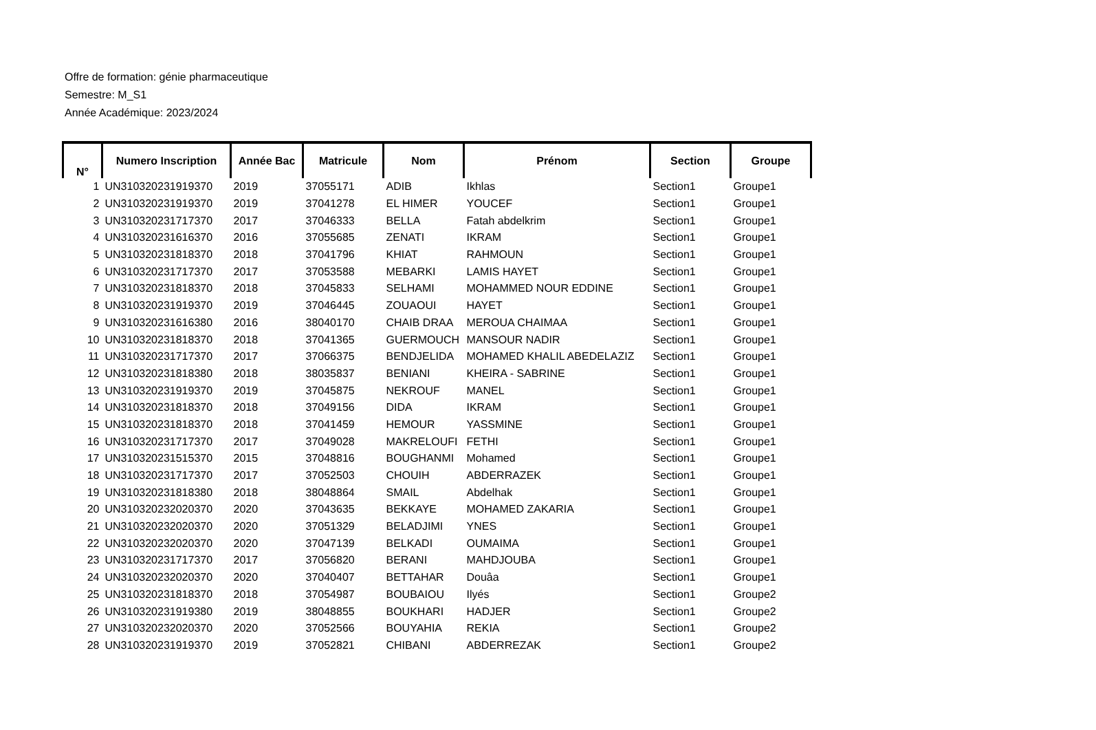Offre de formation: génie pharmaceutique
Semestre: M_S1
Année Académique: 2023/2024
| N° | Numero Inscription | Année Bac | Matricule | Nom | Prénom | Section | Groupe |
| --- | --- | --- | --- | --- | --- | --- | --- |
| 1 | UN310320231919370 | 2019 | 37055171 | ADIB | Ikhlas | Section1 | Groupe1 |
| 2 | UN310320231919370 | 2019 | 37041278 | EL HIMER | YOUCEF | Section1 | Groupe1 |
| 3 | UN310320231717370 | 2017 | 37046333 | BELLA | Fatah abdelkrim | Section1 | Groupe1 |
| 4 | UN310320231616370 | 2016 | 37055685 | ZENATI | IKRAM | Section1 | Groupe1 |
| 5 | UN310320231818370 | 2018 | 37041796 | KHIAT | RAHMOUN | Section1 | Groupe1 |
| 6 | UN310320231717370 | 2017 | 37053588 | MEBARKI | LAMIS HAYET | Section1 | Groupe1 |
| 7 | UN310320231818370 | 2018 | 37045833 | SELHAMI | MOHAMMED NOUR EDDINE | Section1 | Groupe1 |
| 8 | UN310320231919370 | 2019 | 37046445 | ZOUAOUI | HAYET | Section1 | Groupe1 |
| 9 | UN310320231616380 | 2016 | 38040170 | CHAIB DRAA | MEROUA CHAIMAA | Section1 | Groupe1 |
| 10 | UN310320231818370 | 2018 | 37041365 | GUERMOUCH | MANSOUR NADIR | Section1 | Groupe1 |
| 11 | UN310320231717370 | 2017 | 37066375 | BENDJELIDA | MOHAMED KHALIL ABEDELAZIZ | Section1 | Groupe1 |
| 12 | UN310320231818380 | 2018 | 38035837 | BENIANI | KHEIRA - SABRINE | Section1 | Groupe1 |
| 13 | UN310320231919370 | 2019 | 37045875 | NEKROUF | MANEL | Section1 | Groupe1 |
| 14 | UN310320231818370 | 2018 | 37049156 | DIDA | IKRAM | Section1 | Groupe1 |
| 15 | UN310320231818370 | 2018 | 37041459 | HEMOUR | YASSMINE | Section1 | Groupe1 |
| 16 | UN310320231717370 | 2017 | 37049028 | MAKRELOUFI | FETHI | Section1 | Groupe1 |
| 17 | UN310320231515370 | 2015 | 37048816 | BOUGHANMI | Mohamed | Section1 | Groupe1 |
| 18 | UN310320231717370 | 2017 | 37052503 | CHOUIH | ABDERRAZEK | Section1 | Groupe1 |
| 19 | UN310320231818380 | 2018 | 38048864 | SMAIL | Abdelhak | Section1 | Groupe1 |
| 20 | UN310320232020370 | 2020 | 37043635 | BEKKAYE | MOHAMED ZAKARIA | Section1 | Groupe1 |
| 21 | UN310320232020370 | 2020 | 37051329 | BELADJIMI | YNES | Section1 | Groupe1 |
| 22 | UN310320232020370 | 2020 | 37047139 | BELKADI | OUMAIMA | Section1 | Groupe1 |
| 23 | UN310320231717370 | 2017 | 37056820 | BERANI | MAHDJOUBA | Section1 | Groupe1 |
| 24 | UN310320232020370 | 2020 | 37040407 | BETTAHAR | Douâa | Section1 | Groupe1 |
| 25 | UN310320231818370 | 2018 | 37054987 | BOUBAIOU | Ilyés | Section1 | Groupe2 |
| 26 | UN310320231919380 | 2019 | 38048855 | BOUKHARI | HADJER | Section1 | Groupe2 |
| 27 | UN310320232020370 | 2020 | 37052566 | BOUYAHIA | REKIA | Section1 | Groupe2 |
| 28 | UN310320231919370 | 2019 | 37052821 | CHIBANI | ABDERREZAK | Section1 | Groupe2 |